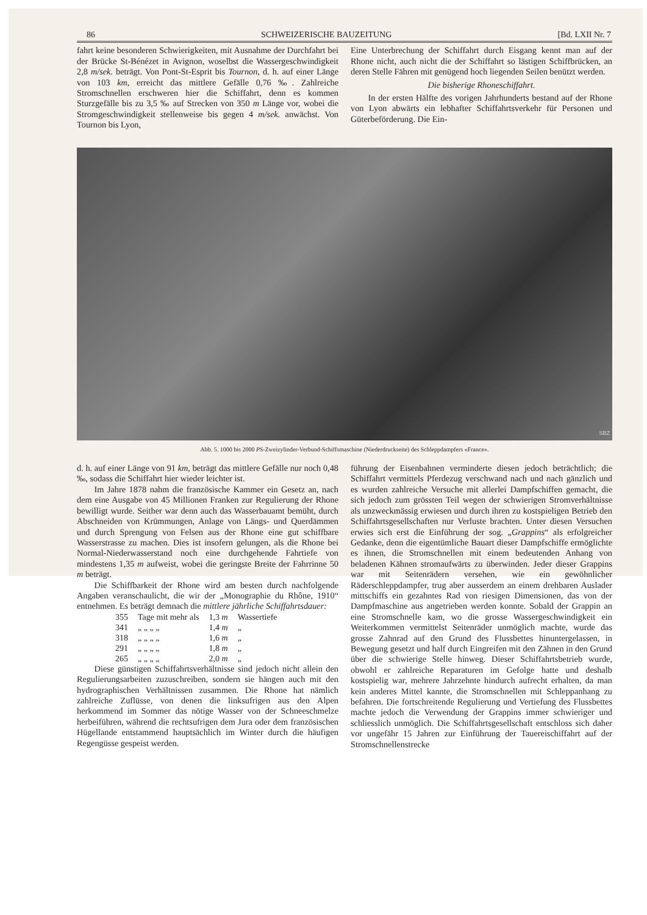86 SCHWEIZERISCHE BAUZEITUNG [Bd. LXII Nr. 7
fahrt keine besonderen Schwierigkeiten, mit Ausnahme der Durchfahrt bei der Brücke St-Bénézet in Avignon, woselbst die Wassergeschwindigkeit 2,8 m/sek. beträgt. Von Pont-St-Esprit bis Tournon, d. h. auf einer Länge von 103 km, erreicht das mittlere Gefälle 0,76 ‰. Zahlreiche Stromschnellen erschweren hier die Schiffahrt, denn es kommen Sturzgefälle bis zu 3,5 ‰ auf Strecken von 350 m Länge vor, wobei die Stromgeschwindigkeit stellenweise bis gegen 4 m/sek. anwächst. Von Tournon bis Lyon,
Eine Unterbrechung der Schiffahrt durch Eisgang kennt man auf der Rhone nicht, auch nicht die der Schiffahrt so lästigen Schiffbrücken, an deren Stelle Fähren mit genügend hoch liegenden Seilen benützt werden.
Die bisherige Rhoneschiffahrt.
In der ersten Hälfte des vorigen Jahrhunderts bestand auf der Rhone von Lyon abwärts ein lebhafter Schiffahrtsverkehr für Personen und Güterbeförderung. Die Ein-
SBZ
Abb. 5. 1000 bis 2000 PS-Zweizylinder-Verbund-Schiffsmaschine (Niederdruckseite) des Schleppdampfers «France».
d. h. auf einer Länge von 91 km, beträgt das mittlere Gefälle nur noch 0,48 ‰, sodass die Schiffahrt hier wieder leichter ist.
Im Jahre 1878 nahm die französische Kammer ein Gesetz an, nach dem eine Ausgabe von 45 Millionen Franken zur Regulierung der Rhone bewilligt wurde. Seither war denn auch das Wasserbauamt bemüht, durch Abschneiden von Krümmungen, Anlage von Längs- und Querdämmen und durch Sprengung von Felsen aus der Rhone eine gut schiffbare Wasserstrasse zu machen. Dies ist insofern gelungen, als die Rhone bei Normal-Niederwasserstand noch eine durchgehende Fahrtiefe von mindestens 1,35 m aufweist, wobei die geringste Breite der Fahrrinne 50 m beträgt.
Die Schiffbarkeit der Rhone wird am besten durch nachfolgende Angaben veranschaulicht, die wir der „Monographie du Rhône, 1910“ entnehmen. Es beträgt demnach die mittlere jährliche Schiffahrtsdauer:
| 355 | Tage mit mehr als | 1,3 m | Wassertiefe |
| 341 | „ „ „ „ | 1,4 m | „ |
| 318 | „ „ „ „ | 1,6 m | „ |
| 291 | „ „ „ „ | 1,8 m | „ |
| 265 | „ „ „ „ | 2,0 m | „ |
Diese günstigen Schiffahrtsverhältnisse sind jedoch nicht allein den Regulierungsarbeiten zuzuschreiben, sondern sie hängen auch mit den hydrographischen Verhältnissen zusammen. Die Rhone hat nämlich zahlreiche Zuflüsse, von denen die linksufrigen aus den Alpen herkommend im Sommer das nötige Wasser von der Schneeschmelze herbeiführen, während die rechtsufrigen dem Jura oder dem französischen Hügellande entstammend hauptsächlich im Winter durch die häufigen Regengüsse gespeist werden.
führung der Eisenbahnen verminderte diesen jedoch beträchtlich; die Schiffahrt vermittels Pferdezug verschwand nach und nach gänzlich und es wurden zahlreiche Versuche mit allerlei Dampfschiffen gemacht, die sich jedoch zum grössten Teil wegen der schwierigen Stromverhältnisse als unzweckmässig erwiesen und durch ihren zu kostspieligen Betrieb den Schiffahrtsgesellschaften nur Verluste brachten. Unter diesen Versuchen erwies sich erst die Einführung der sog. „Grappins“ als erfolgreicher Gedanke, denn die eigentümliche Bauart dieser Dampfschiffe ermöglichte es ihnen, die Stromschnellen mit einem bedeutenden Anhang von beladenen Kähnen stromaufwärts zu überwinden. Jeder dieser Grappins war mit Seitenrädern versehen, wie ein gewöhnlicher Räderschleppdampfer, trug aber ausserdem an einem drehbaren Auslader mittschiffs ein gezahntes Rad von riesigen Dimensionen, das von der Dampfmaschine aus angetrieben werden konnte. Sobald der Grappin an eine Stromschnelle kam, wo die grosse Wassergeschwindigkeit ein Weiterkommen vermittelst Seitenräder unmöglich machte, wurde das grosse Zahnrad auf den Grund des Flussbettes hinuntergelassen, in Bewegung gesetzt und half durch Eingreifen mit den Zähnen in den Grund über die schwierige Stelle hinweg. Dieser Schiffahrtsbetrieb wurde, obwohl er zahlreiche Reparaturen im Gefolge hatte und deshalb kostspielig war, mehrere Jahrzehnte hindurch aufrecht erhalten, da man kein anderes Mittel kannte, die Stromschnellen mit Schleppanhang zu befahren. Die fortschreitende Regulierung und Vertiefung des Flussbettes machte jedoch die Verwendung der Grappins immer schwieriger und schliesslich unmöglich. Die Schiffahrtsgesellschaft entschloss sich daher vor ungefähr 15 Jahren zur Einführung der Tauereischiffahrt auf der Stromschnellenstrecke